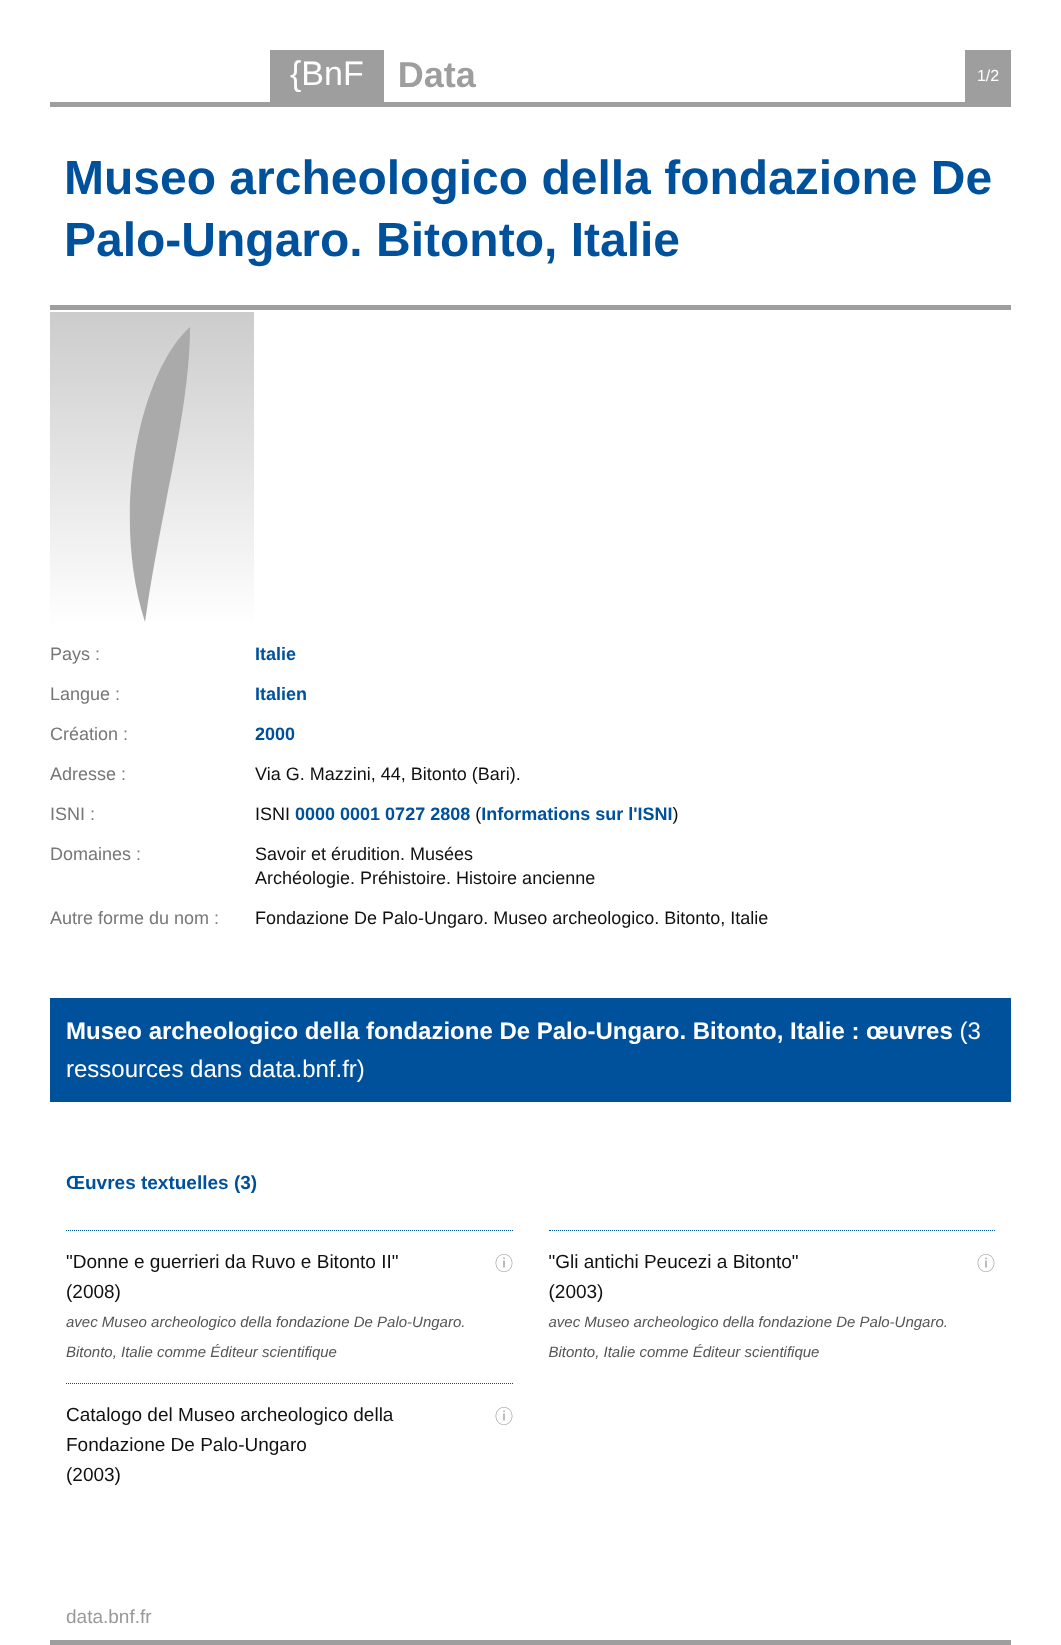{BnF Data 1/2
Museo archeologico della fondazione De Palo-Ungaro. Bitonto, Italie
| Pays : | Italie |
| Langue : | Italien |
| Création : | 2000 |
| Adresse : | Via G. Mazzini, 44, Bitonto (Bari). |
| ISNI : | ISNI 0000 0001 0727 2808 ( Informations sur l'ISNI ) |
| Domaines : | Savoir et érudition. Musées Archéologie. Préhistoire. Histoire ancienne |
| Autre forme du nom : | Fondazione De Palo-Ungaro. Museo archeologico. Bitonto, Italie |
Museo archeologico della fondazione De Palo-Ungaro. Bitonto, Italie : œuvres (3 ressources dans data.bnf.fr)
Œuvres textuelles (3)
"Donne e guerrieri da Ruvo e Bitonto II"
(2008)
avec Museo archeologico della fondazione De Palo-Ungaro. Bitonto, Italie comme Éditeur scientifique
ⓘ
"Gli antichi Peucezi a Bitonto"
(2003)
avec Museo archeologico della fondazione De Palo-Ungaro. Bitonto, Italie comme Éditeur scientifique
ⓘ
Catalogo del Museo archeologico della Fondazione De Palo-Ungaro
(2003)
ⓘ
data.bnf.fr